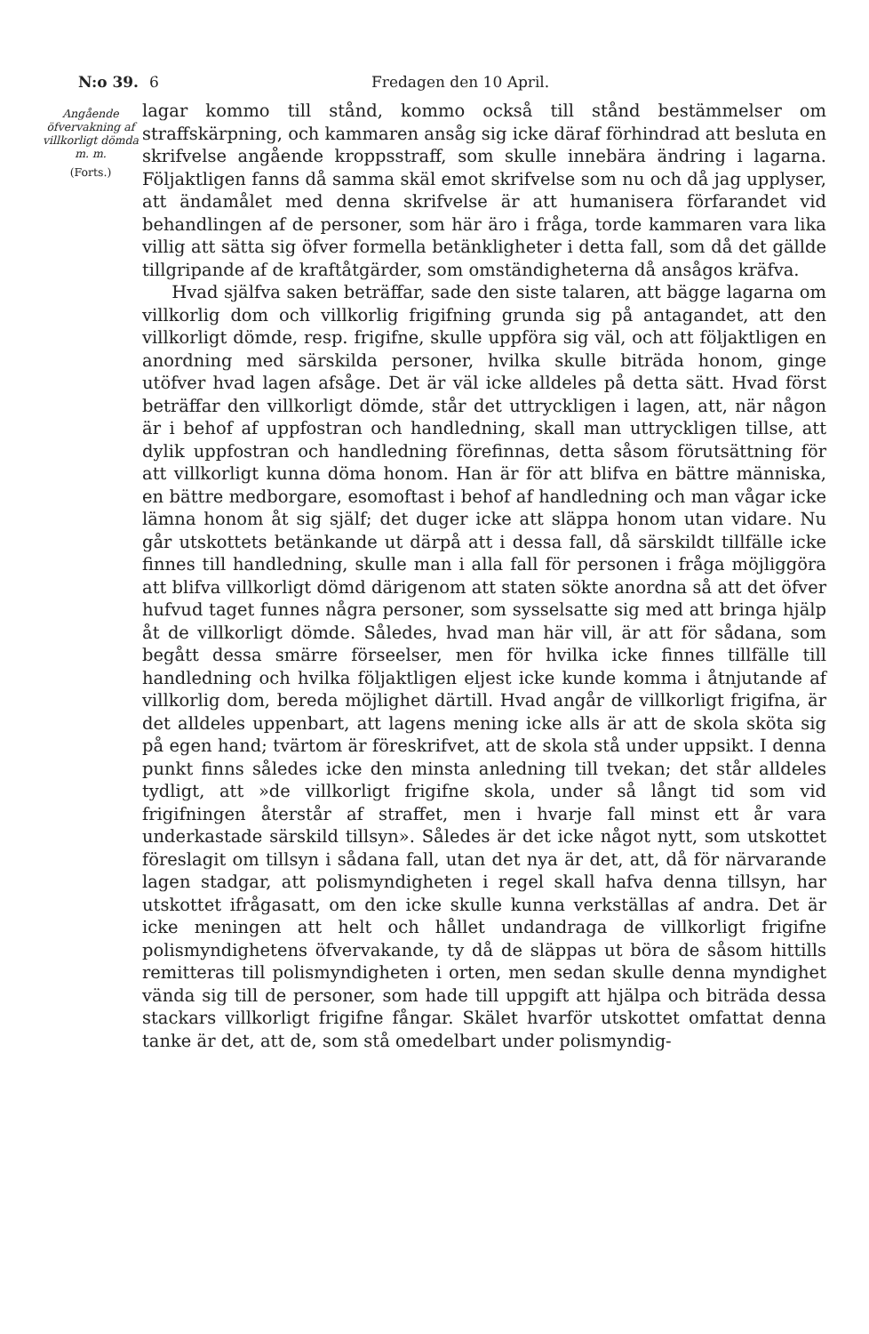N:o 39. 6 Fredagen den 10 April.
Angående öfvervakning af villkorligt dömda m. m.
(Forts.)
lagar kommo till stånd, kommo också till stånd bestämmelser om straffskärpning, och kammaren ansåg sig icke däraf förhindrad att besluta en skrifvelse angående kroppsstraff, som skulle innebära ändring i lagarna. Följaktligen fanns då samma skäl emot skrifvelse som nu och då jag upplyser, att ändamålet med denna skrifvelse är att humanisera förfarandet vid behandlingen af de personer, som här äro i fråga, torde kammaren vara lika villig att sätta sig öfver formella betänkligheter i detta fall, som då det gällde tillgripande af de kraftåtgärder, som omständigheterna då ansågos kräfva.
Hvad själfva saken beträffar, sade den siste talaren, att bägge lagarna om villkorlig dom och villkorlig frigifning grunda sig på antagandet, att den villkorligt dömde, resp. frigifne, skulle uppföra sig väl, och att följaktligen en anordning med särskilda personer, hvilka skulle biträda honom, ginge utöfver hvad lagen afsåge. Det är väl icke alldeles på detta sätt. Hvad först beträffar den villkorligt dömde, står det uttryckligen i lagen, att, när någon är i behof af uppfostran och handledning, skall man uttryckligen tillse, att dylik uppfostran och handledning förefinnas, detta såsom förutsättning för att villkorligt kunna döma honom. Han är för att blifva en bättre människa, en bättre medborgare, esomoftast i behof af handledning och man vågar icke lämna honom åt sig själf; det duger icke att släppa honom utan vidare. Nu går utskottets betänkande ut därpå att i dessa fall, då särskildt tillfälle icke finnes till handledning, skulle man i alla fall för personen i fråga möjliggöra att blifva villkorligt dömd därigenom att staten sökte anordna så att det öfver hufvud taget funnes några personer, som sysselsatte sig med att bringa hjälp åt de villkorligt dömde. Således, hvad man här vill, är att för sådana, som begått dessa smärre förseelser, men för hvilka icke finnes tillfälle till handledning och hvilka följaktligen eljest icke kunde komma i åtnjutande af villkorlig dom, bereda möjlighet därtill. Hvad angår de villkorligt frigifna, är det alldeles uppenbart, att lagens mening icke alls är att de skola sköta sig på egen hand; tvärtom är föreskrifvet, att de skola stå under uppsikt. I denna punkt finns således icke den minsta anledning till tvekan; det står alldeles tydligt, att »de villkorligt frigifne skola, under så långt tid som vid frigifningen återstår af straffet, men i hvarje fall minst ett år vara underkastade särskild tillsyn». Således är det icke något nytt, som utskottet föreslagit om tillsyn i sådana fall, utan det nya är det, att, då för närvarande lagen stadgar, att polismyndigheten i regel skall hafva denna tillsyn, har utskottet ifrågasatt, om den icke skulle kunna verkställas af andra. Det är icke meningen att helt och hållet undandraga de villkorligt frigifne polismyndighetens öfvervakande, ty då de släppas ut böra de såsom hittills remitteras till polismyndigheten i orten, men sedan skulle denna myndighet vända sig till de personer, som hade till uppgift att hjälpa och biträda dessa stackars villkorligt frigifne fångar. Skälet hvarför utskottet omfattat denna tanke är det, att de, som stå omedelbart under polismyndig-